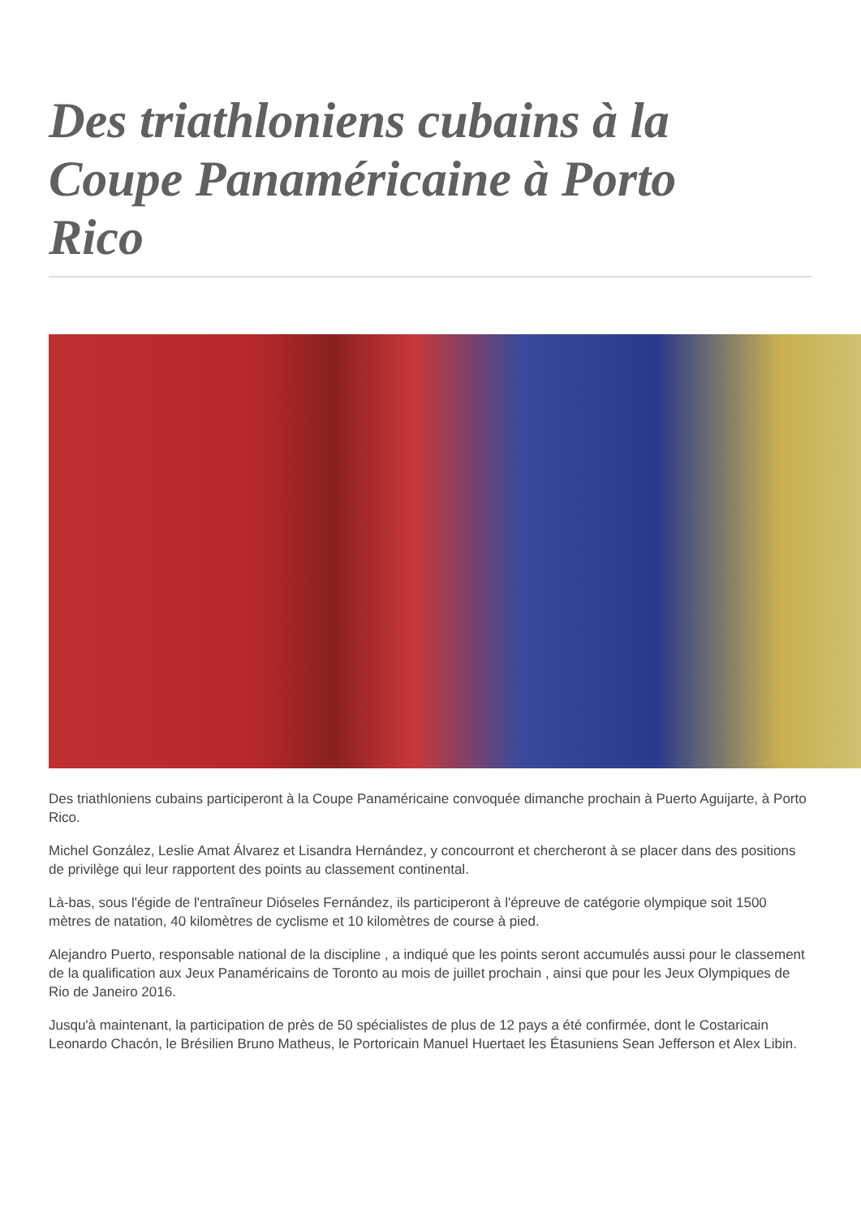Des triathloniens cubains à la Coupe Panaméricaine à Porto Rico
Des triathloniens cubains participeront à la Coupe Panaméricaine convoquée dimanche prochain à Puerto Aguijarte, à Porto Rico.
Michel González, Leslie Amat Álvarez et Lisandra Hernández, y concourront et chercheront à se placer dans des positions de privilège qui leur rapportent des points au classement continental.
Là-bas, sous l'égide de l'entraîneur Dióseles Fernández, ils participeront à l'épreuve de catégorie olympique soit 1500 mètres de natation, 40 kilomètres de cyclisme et 10 kilomètres de course à pied.
Alejandro Puerto, responsable national de la discipline , a indiqué que les points seront accumulés aussi pour le classement de la qualification aux Jeux Panaméricains de Toronto au mois de juillet prochain , ainsi que pour les Jeux Olympiques de Rio de Janeiro 2016.
Jusqu'à maintenant, la participation de près de 50 spécialistes de plus de 12 pays a été confirmée, dont le Costaricain Leonardo Chacón, le Brésilien Bruno Matheus, le Portoricain Manuel Huertaet les Étasuniens Sean Jefferson et Alex Libin.